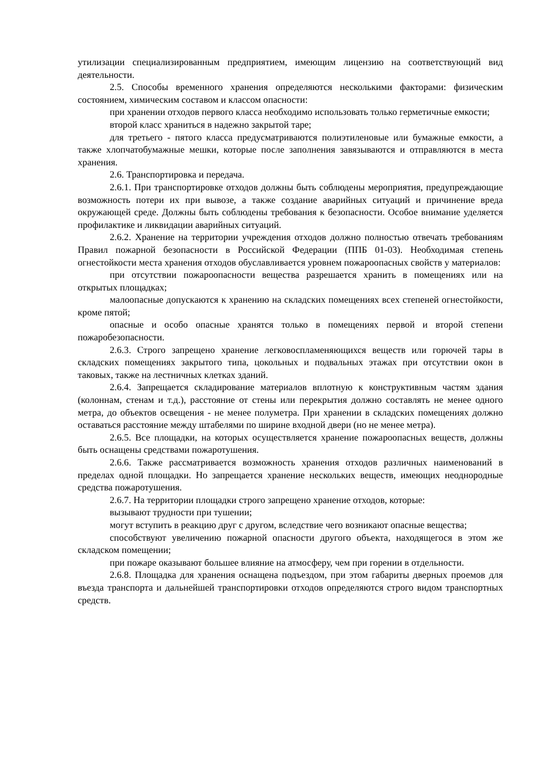утилизации специализированным предприятием, имеющим лицензию на соответствующий вид деятельности.
2.5. Способы временного хранения определяются несколькими факторами: физическим состоянием, химическим составом и классом опасности:
при хранении отходов первого класса необходимо использовать только герметичные емкости;
второй класс храниться в надежно закрытой таре;
для третьего - пятого класса предусматриваются полиэтиленовые или бумажные емкости, а также хлопчатобумажные мешки, которые после заполнения завязываются и отправляются в места хранения.
2.6. Транспортировка и передача.
2.6.1. При транспортировке отходов должны быть соблюдены мероприятия, предупреждающие возможность потери их при вывозе, а также создание аварийных ситуаций и причинение вреда окружающей среде. Должны быть соблюдены требования к безопасности. Особое внимание уделяется профилактике и ликвидации аварийных ситуаций.
2.6.2. Хранение на территории учреждения отходов должно полностью отвечать требованиям Правил пожарной безопасности в Российской Федерации (ППБ 01-03). Необходимая степень огнестойкости места хранения отходов обуславливается уровнем пожароопасных свойств у материалов:
при отсутствии пожароопасности вещества разрешается хранить в помещениях или на открытых площадках;
малоопасные допускаются к хранению на складских помещениях всех степеней огнестойкости, кроме пятой;
опасные и особо опасные хранятся только в помещениях первой и второй степени пожаробезопасности.
2.6.3. Строго запрещено хранение легковоспламеняющихся веществ или горючей тары в складских помещениях закрытого типа, цокольных и подвальных этажах при отсутствии окон в таковых, также на лестничных клетках зданий.
2.6.4. Запрещается складирование материалов вплотную к конструктивным частям здания (колоннам, стенам и т.д.), расстояние от стены или перекрытия должно составлять не менее одного метра, до объектов освещения - не менее полуметра. При хранении в складских помещениях должно оставаться расстояние между штабелями по ширине входной двери (но не менее метра).
2.6.5. Все площадки, на которых осуществляется хранение пожароопасных веществ, должны быть оснащены средствами пожаротушения.
2.6.6. Также рассматривается возможность хранения отходов различных наименований в пределах одной площадки. Но запрещается хранение нескольких веществ, имеющих неоднородные средства пожаротушения.
2.6.7. На территории площадки строго запрещено хранение отходов, которые:
вызывают трудности при тушении;
могут вступить в реакцию друг с другом, вследствие чего возникают опасные вещества;
способствуют увеличению пожарной опасности другого объекта, находящегося в этом же складском помещении;
при пожаре оказывают большее влияние на атмосферу, чем при горении в отдельности.
2.6.8. Площадка для хранения оснащена подъездом, при этом габариты дверных проемов для въезда транспорта и дальнейшей транспортировки отходов определяются строго видом транспортных средств.